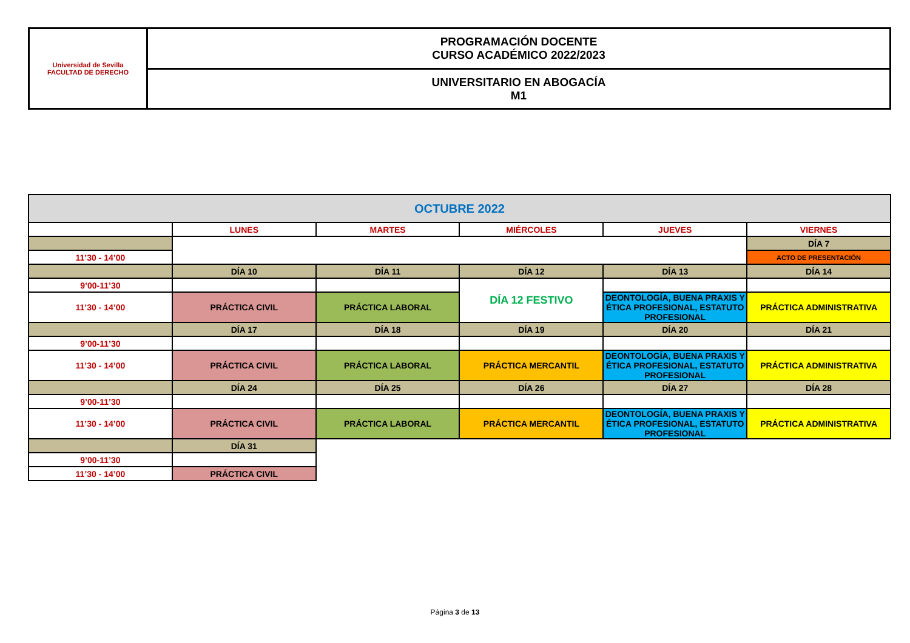| Universidad de Sevilla FACULTAD DE DERECHO | PROGRAMACIÓN DOCENTE CURSO ACADÉMICO 2022/2023 |
| | UNIVERSITARIO EN ABOGACÍA M1 |
| OCTUBRE 2022 | | | | | |
| | LUNES | MARTES | MIÉRCOLES | JUEVES | VIERNES |
| | | | | | DÍA 7 |
| 11’30 - 14’00 | | | | | ACTO DE PRESENTACIÓN |
| | DÍA 10 | DÍA 11 | DÍA 12 | DÍA 13 | DÍA 14 |
| 9’00-11’30 | | | DÍA 12 FESTIVO | | |
| 11’30 - 14’00 | PRÁCTICA CIVIL | PRÁCTICA LABORAL | | DEONTOLOGÍA, BUENA PRAXIS Y ÉTICA PROFESIONAL, ESTATUTO PROFESIONAL | PRÁCTICA ADMINISTRATIVA |
| | DÍA 17 | DÍA 18 | DÍA 19 | DÍA 20 | DÍA 21 |
| 9’00-11’30 | | | | | |
| 11’30 - 14’00 | PRÁCTICA CIVIL | PRÁCTICA LABORAL | PRÁCTICA MERCANTIL | DEONTOLOGÍA, BUENA PRAXIS Y ÉTICA PROFESIONAL, ESTATUTO PROFESIONAL | PRÁCTICA ADMINISTRATIVA |
| | DÍA 24 | DÍA 25 | DÍA 26 | DÍA 27 | DÍA 28 |
| 9’00-11’30 | | | | | |
| 11’30 - 14’00 | PRÁCTICA CIVIL | PRÁCTICA LABORAL | PRÁCTICA MERCANTIL | DEONTOLOGÍA, BUENA PRAXIS Y ÉTICA PROFESIONAL, ESTATUTO PROFESIONAL | PRÁCTICA ADMINISTRATIVA |
| | DÍA 31 | | | | |
| 9’00-11’30 | | | | | |
| 11’30 - 14’00 | PRÁCTICA CIVIL | | | | |
Página 3 de 13